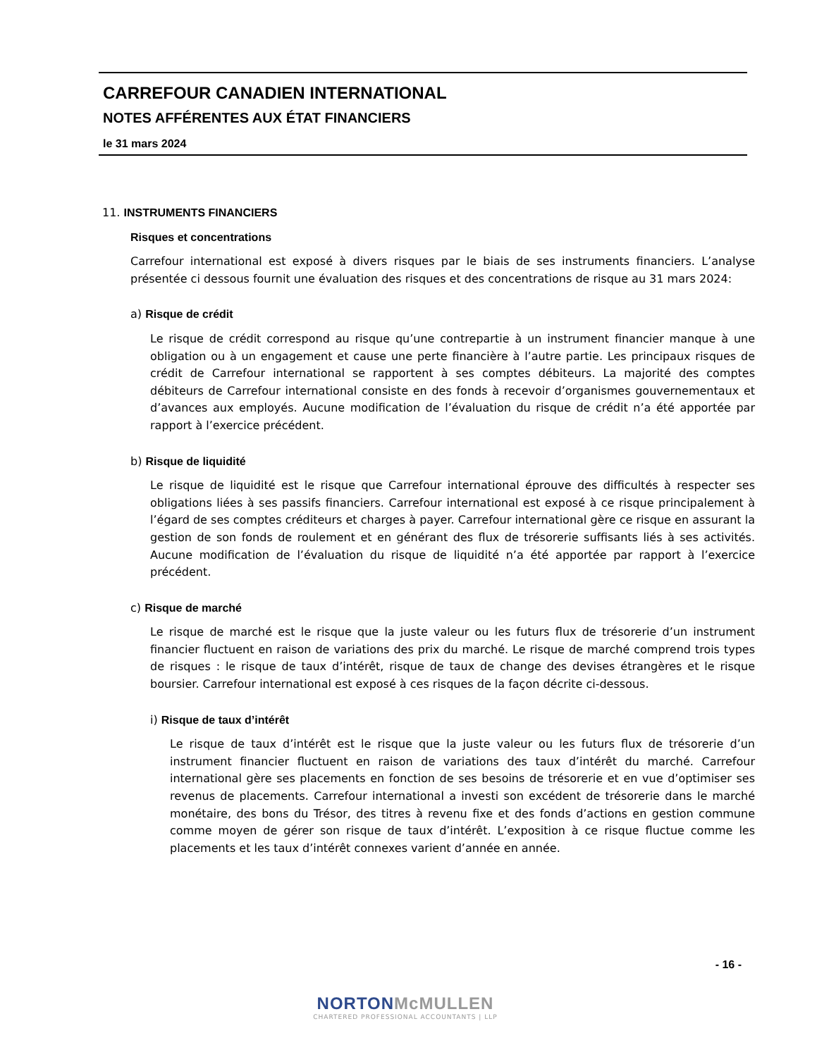CARREFOUR CANADIEN INTERNATIONAL
NOTES AFFÉRENTES AUX ÉTAT FINANCIERS
le 31 mars 2024
11. INSTRUMENTS FINANCIERS
Risques et concentrations
Carrefour international est exposé à divers risques par le biais de ses instruments financiers. L’analyse présentée ci dessous fournit une évaluation des risques et des concentrations de risque au 31 mars 2024:
a) Risque de crédit
Le risque de crédit correspond au risque qu’une contrepartie à un instrument financier manque à une obligation ou à un engagement et cause une perte financière à l’autre partie. Les principaux risques de crédit de Carrefour international se rapportent à ses comptes débiteurs. La majorité des comptes débiteurs de Carrefour international consiste en des fonds à recevoir d’organismes gouvernementaux et d’avances aux employés. Aucune modification de l’évaluation du risque de crédit n’a été apportée par rapport à l’exercice précédent.
b) Risque de liquidité
Le risque de liquidité est le risque que Carrefour international éprouve des difficultés à respecter ses obligations liées à ses passifs financiers. Carrefour international est exposé à ce risque principalement à l’égard de ses comptes créditeurs et charges à payer. Carrefour international gère ce risque en assurant la gestion de son fonds de roulement et en générant des flux de trésorerie suffisants liés à ses activités. Aucune modification de l’évaluation du risque de liquidité n’a été apportée par rapport à l’exercice précédent.
c) Risque de marché
Le risque de marché est le risque que la juste valeur ou les futurs flux de trésorerie d’un instrument financier fluctuent en raison de variations des prix du marché. Le risque de marché comprend trois types de risques : le risque de taux d’intérêt, risque de taux de change des devises étrangères et le risque boursier. Carrefour international est exposé à ces risques de la façon décrite ci-dessous.
i) Risque de taux d’intérêt
Le risque de taux d’intérêt est le risque que la juste valeur ou les futurs flux de trésorerie d’un instrument financier fluctuent en raison de variations des taux d’intérêt du marché. Carrefour international gère ses placements en fonction de ses besoins de trésorerie et en vue d’optimiser ses revenus de placements. Carrefour international a investi son excédent de trésorerie dans le marché monétaire, des bons du Trésor, des titres à revenu fixe et des fonds d’actions en gestion commune comme moyen de gérer son risque de taux d’intérêt. L’exposition à ce risque fluctue comme les placements et les taux d’intérêt connexes varient d’année en année.
- 16 -
NORTON McMULLEN
CHARTERED PROFESSIONAL ACCOUNTANTS | LLP